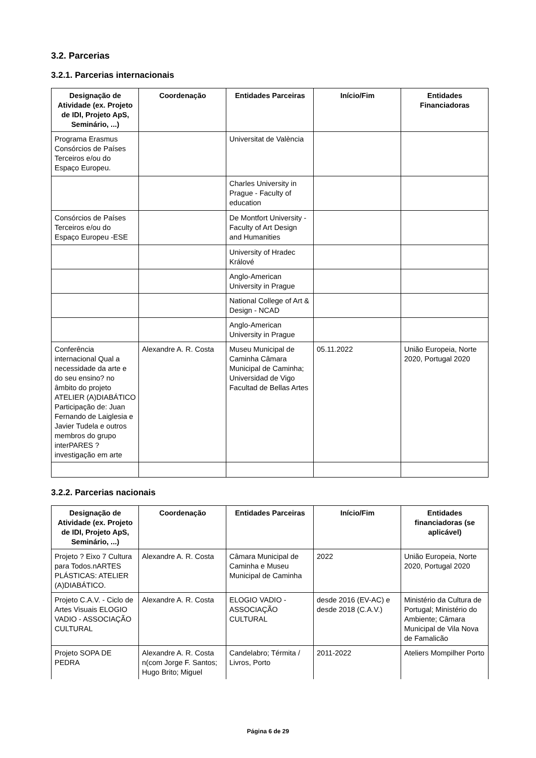3.2. Parcerias
3.2.1. Parcerias internacionais
| Designação de Atividade (ex. Projeto de IDI, Projeto ApS, Seminário, ...) | Coordenação | Entidades Parceiras | Início/Fim | Entidades Financiadoras |
| --- | --- | --- | --- | --- |
| Programa Erasmus Consórcios de Países Terceiros e/ou do Espaço Europeu. | | Universitat de València | | |
| | | Charles University in Prague - Faculty of education | | |
| Consórcios de Países Terceiros e/ou do Espaço Europeu -ESE | | De Montfort University - Faculty of Art Design and Humanities | | |
| | | University of Hradec Králové | | |
| | | Anglo-American University in Prague | | |
| | | National College of Art & Design - NCAD | | |
| | | Anglo-American University in Prague | | |
| Conferência internacional Qual a necessidade da arte e do seu ensino? no âmbito do projeto ATELIER (A)DIABÁTICO Participação de: Juan Fernando de Laiglesia e Javier Tudela e outros membros do grupo interPARES ? investigação em arte | Alexandre A. R. Costa | Museu Municipal de Caminha Câmara Municipal de Caminha; Universidad de Vigo Facultad de Bellas Artes | 05.11.2022 | União Europeia, Norte 2020, Portugal 2020 |
3.2.2. Parcerias nacionais
| Designação de Atividade (ex. Projeto de IDI, Projeto ApS, Seminário, ...) | Coordenação | Entidades Parceiras | Início/Fim | Entidades financiadoras (se aplicável) |
| --- | --- | --- | --- | --- |
| Projeto ? Eixo 7 Cultura para Todos.nARTES PLÁSTICAS: ATELIER (A)DIABÁTICO. | Alexandre A. R. Costa | Câmara Municipal de Caminha e Museu Municipal de Caminha | 2022 | União Europeia, Norte 2020, Portugal 2020 |
| Projeto C.A.V. - Ciclo de Artes Visuais ELOGIO VADIO - ASSOCIAÇÃO CULTURAL | Alexandre A. R. Costa | ELOGIO VADIO - ASSOCIAÇÃO CULTURAL | desde 2016 (EV-AC) e desde 2018 (C.A.V.) | Ministério da Cultura de Portugal; Ministério do Ambiente; Câmara Municipal de Vila Nova de Famalicão |
| Projeto SOPA DE PEDRA | Alexandre A. R. Costa n(com Jorge F. Santos; Hugo Brito; Miguel | Candelabro; Térmita / Livros, Porto | 2011-2022 | Ateliers Mompilher Porto |
Página 6 de 29